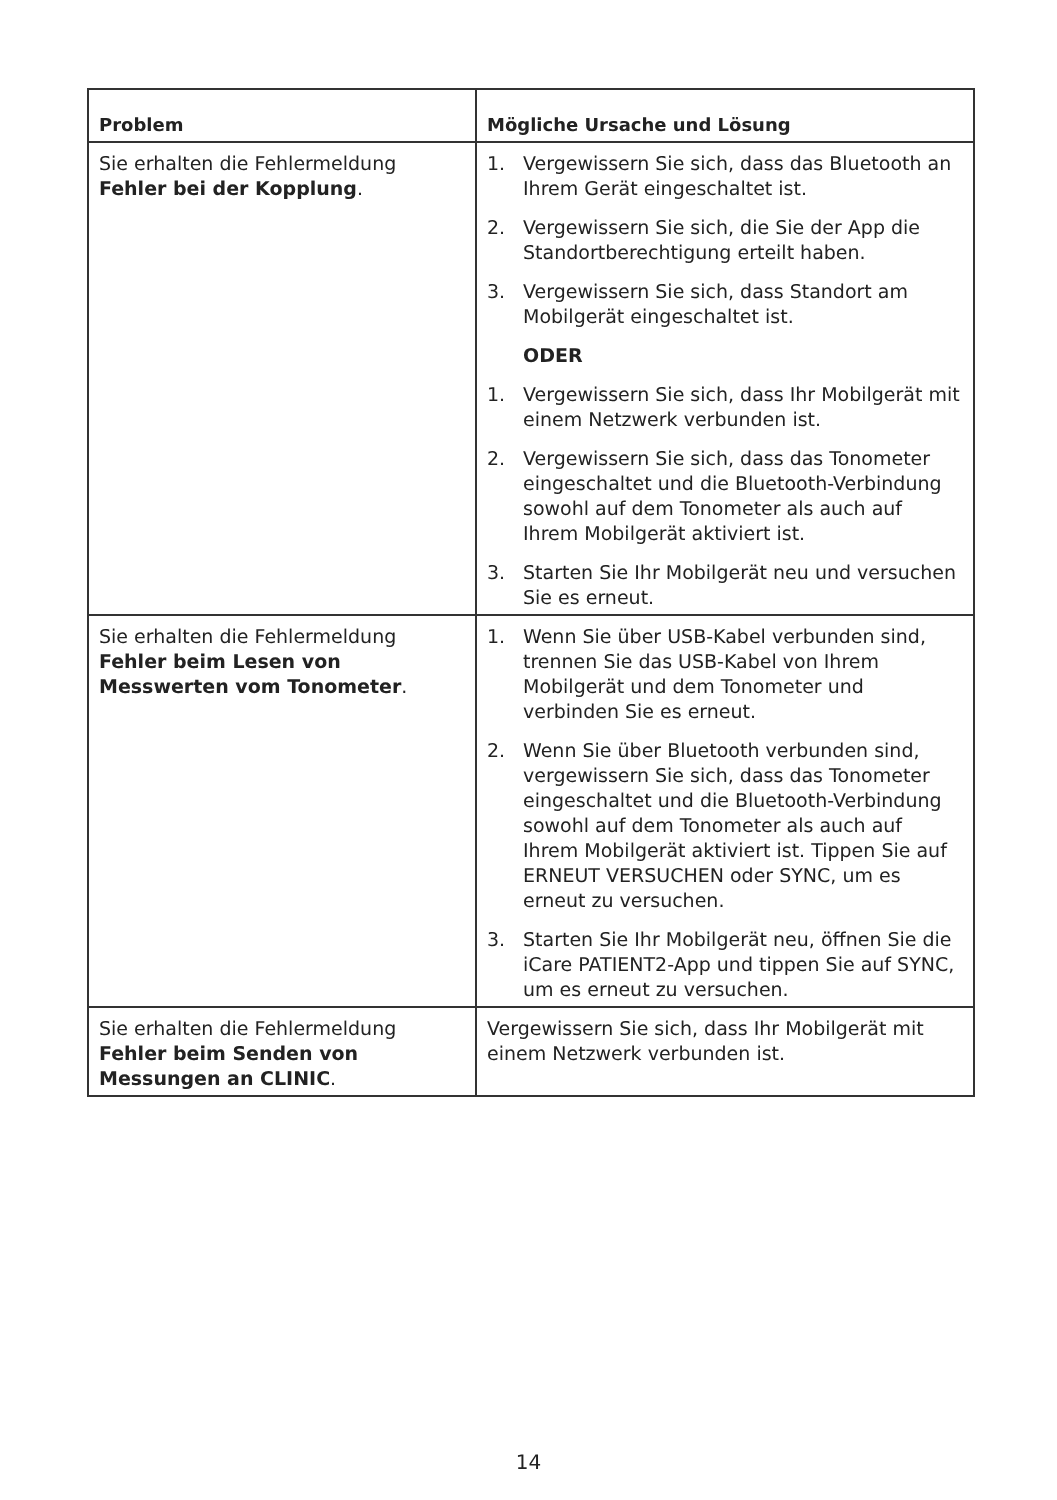| Problem | Mögliche Ursache und Lösung |
| --- | --- |
| Sie erhalten die Fehlermeldung Fehler bei der Kopplung . | 1. Vergewissern Sie sich, dass das Bluetooth an Ihrem Gerät eingeschaltet ist. 2. Vergewissern Sie sich, die Sie der App die Standortberechtigung erteilt haben. 3. Vergewissern Sie sich, dass Standort am Mobilgerät eingeschaltet ist. ODER 1. Vergewissern Sie sich, dass Ihr Mobilgerät mit einem Netzwerk verbunden ist. 2. Vergewissern Sie sich, dass das Tonometer eingeschaltet und die Bluetooth-Verbindung sowohl auf dem Tonometer als auch auf Ihrem Mobilgerät aktiviert ist. 3. Starten Sie Ihr Mobilgerät neu und versuchen Sie es erneut. |
| Sie erhalten die Fehlermeldung Fehler beim Lesen von Messwerten vom Tonometer . | 1. Wenn Sie über USB-Kabel verbunden sind, trennen Sie das USB-Kabel von Ihrem Mobilgerät und dem Tonometer und verbinden Sie es erneut. 2. Wenn Sie über Bluetooth verbunden sind, vergewissern Sie sich, dass das Tonometer eingeschaltet und die Bluetooth-Verbindung sowohl auf dem Tonometer als auch auf Ihrem Mobilgerät aktiviert ist. Tippen Sie auf ERNEUT VERSUCHEN oder SYNC, um es erneut zu versuchen. 3. Starten Sie Ihr Mobilgerät neu, öffnen Sie die iCare PATIENT2-App und tippen Sie auf SYNC, um es erneut zu versuchen. |
| Sie erhalten die Fehlermeldung Fehler beim Senden von Messungen an CLINIC . | Vergewissern Sie sich, dass Ihr Mobilgerät mit einem Netzwerk verbunden ist. |
14